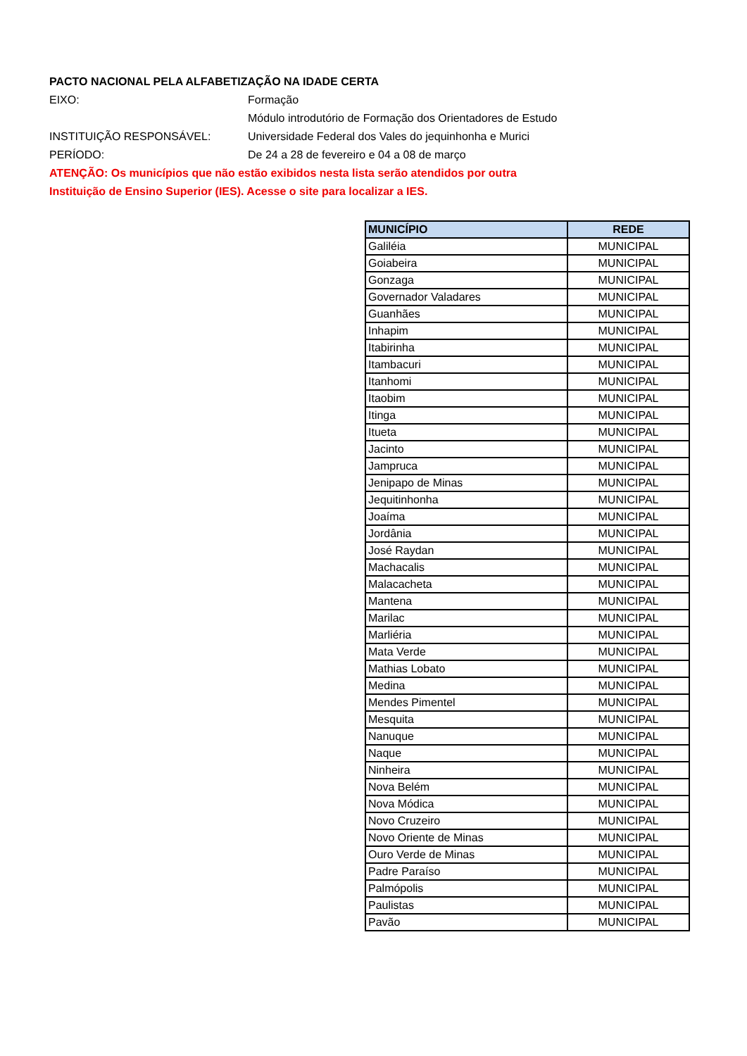PACTO NACIONAL PELA ALFABETIZAÇÃO NA IDADE CERTA
EIXO: Formação
Módulo introdutório de Formação dos Orientadores de Estudo
INSTITUIÇÃO RESPONSÁVEL: Universidade Federal dos Vales do jequinhonha e Murici
PERÍODO: De 24 a 28 de fevereiro e 04 a 08 de março
ATENÇÃO: Os municípios que não estão exibidos nesta lista serão atendidos por outra
Instituição de Ensino Superior (IES). Acesse o site para localizar a IES.
| MUNICÍPIO | REDE |
| --- | --- |
| Galiléia | MUNICIPAL |
| Goiabeira | MUNICIPAL |
| Gonzaga | MUNICIPAL |
| Governador Valadares | MUNICIPAL |
| Guanhães | MUNICIPAL |
| Inhapim | MUNICIPAL |
| Itabirinha | MUNICIPAL |
| Itambacuri | MUNICIPAL |
| Itanhomi | MUNICIPAL |
| Itaobim | MUNICIPAL |
| Itinga | MUNICIPAL |
| Itueta | MUNICIPAL |
| Jacinto | MUNICIPAL |
| Jampruca | MUNICIPAL |
| Jenipapo de Minas | MUNICIPAL |
| Jequitinhonha | MUNICIPAL |
| Joaíma | MUNICIPAL |
| Jordânia | MUNICIPAL |
| José Raydan | MUNICIPAL |
| Machacalis | MUNICIPAL |
| Malacacheta | MUNICIPAL |
| Mantena | MUNICIPAL |
| Marilac | MUNICIPAL |
| Marliéria | MUNICIPAL |
| Mata Verde | MUNICIPAL |
| Mathias Lobato | MUNICIPAL |
| Medina | MUNICIPAL |
| Mendes Pimentel | MUNICIPAL |
| Mesquita | MUNICIPAL |
| Nanuque | MUNICIPAL |
| Naque | MUNICIPAL |
| Ninheira | MUNICIPAL |
| Nova Belém | MUNICIPAL |
| Nova Módica | MUNICIPAL |
| Novo Cruzeiro | MUNICIPAL |
| Novo Oriente de Minas | MUNICIPAL |
| Ouro Verde de Minas | MUNICIPAL |
| Padre Paraíso | MUNICIPAL |
| Palmópolis | MUNICIPAL |
| Paulistas | MUNICIPAL |
| Pavão | MUNICIPAL |